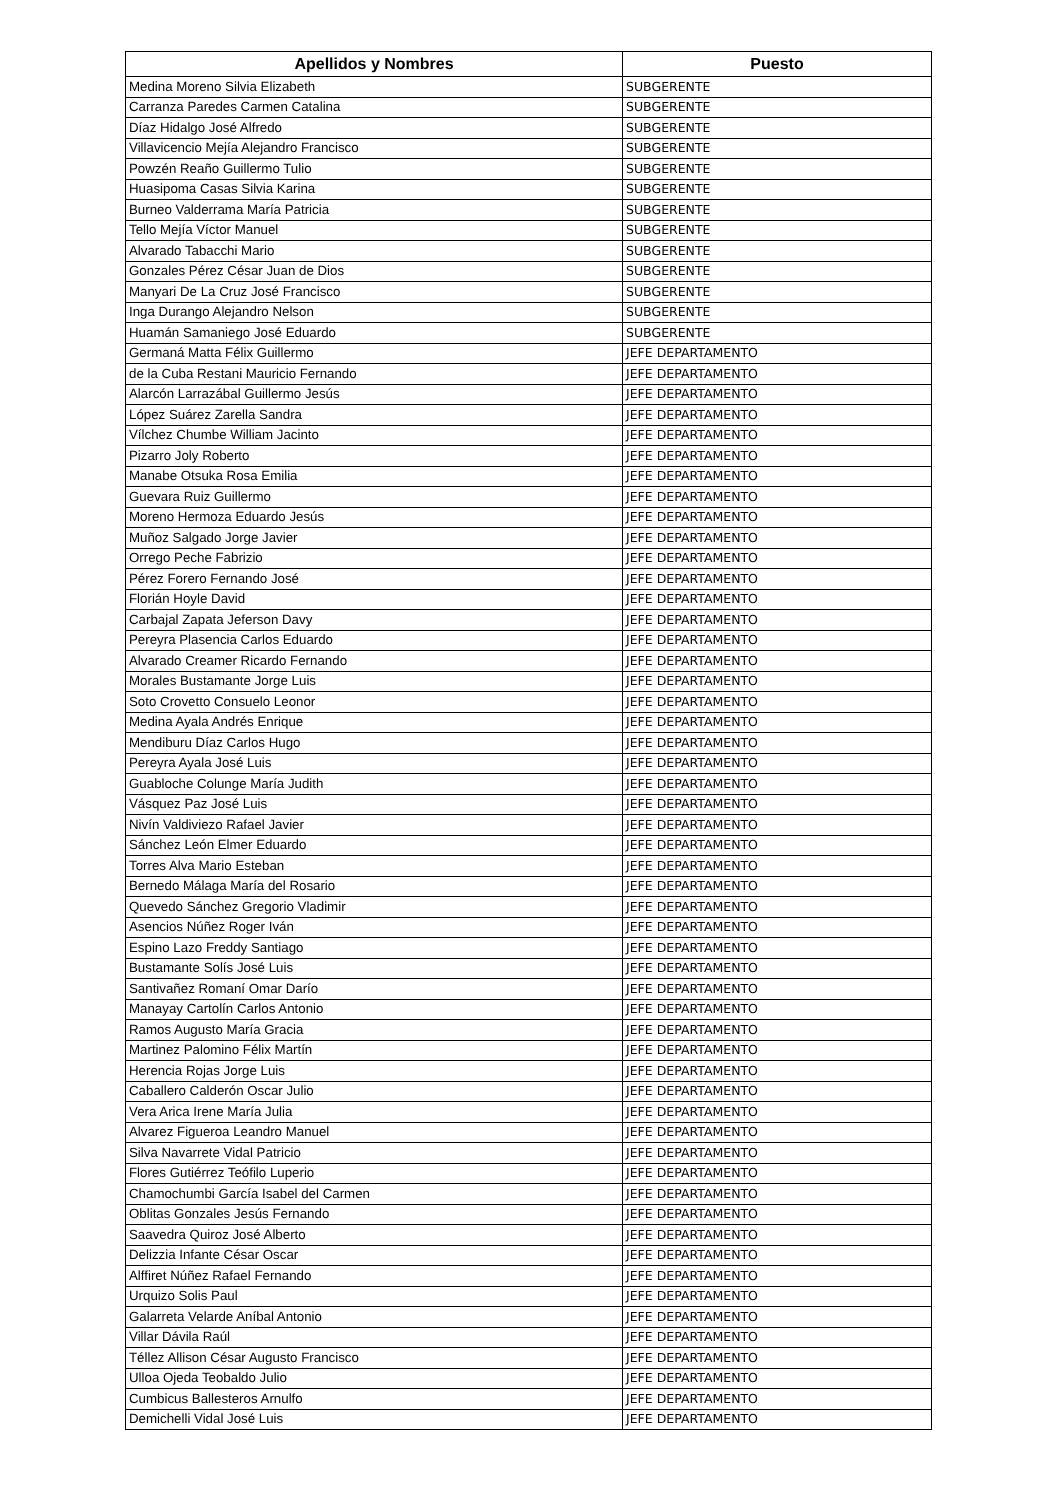| Apellidos y Nombres | Puesto |
| --- | --- |
| Medina Moreno Silvia Elizabeth | SUBGERENTE |
| Carranza Paredes Carmen Catalina | SUBGERENTE |
| Díaz Hidalgo José Alfredo | SUBGERENTE |
| Villavicencio Mejía Alejandro Francisco | SUBGERENTE |
| Powzén Reaño Guillermo Tulio | SUBGERENTE |
| Huasipoma Casas Silvia Karina | SUBGERENTE |
| Burneo Valderrama María Patricia | SUBGERENTE |
| Tello Mejía Víctor Manuel | SUBGERENTE |
| Alvarado Tabacchi Mario | SUBGERENTE |
| Gonzales Pérez César Juan de Dios | SUBGERENTE |
| Manyari De La Cruz José Francisco | SUBGERENTE |
| Inga Durango Alejandro Nelson | SUBGERENTE |
| Huamán Samaniego José Eduardo | SUBGERENTE |
| Germaná Matta Félix Guillermo | JEFE DEPARTAMENTO |
| de la Cuba Restani Mauricio Fernando | JEFE DEPARTAMENTO |
| Alarcón Larrazábal Guillermo Jesús | JEFE DEPARTAMENTO |
| López Suárez Zarella Sandra | JEFE DEPARTAMENTO |
| Vílchez Chumbe William Jacinto | JEFE DEPARTAMENTO |
| Pizarro Joly Roberto | JEFE DEPARTAMENTO |
| Manabe Otsuka Rosa Emilia | JEFE DEPARTAMENTO |
| Guevara Ruiz Guillermo | JEFE DEPARTAMENTO |
| Moreno Hermoza Eduardo Jesús | JEFE DEPARTAMENTO |
| Muñoz Salgado Jorge Javier | JEFE DEPARTAMENTO |
| Orrego Peche Fabrizio | JEFE DEPARTAMENTO |
| Pérez Forero Fernando José | JEFE DEPARTAMENTO |
| Florián Hoyle David | JEFE DEPARTAMENTO |
| Carbajal Zapata Jeferson Davy | JEFE DEPARTAMENTO |
| Pereyra Plasencia Carlos Eduardo | JEFE DEPARTAMENTO |
| Alvarado Creamer Ricardo Fernando | JEFE DEPARTAMENTO |
| Morales Bustamante Jorge Luis | JEFE DEPARTAMENTO |
| Soto Crovetto Consuelo Leonor | JEFE DEPARTAMENTO |
| Medina Ayala Andrés Enrique | JEFE DEPARTAMENTO |
| Mendiburu Díaz Carlos Hugo | JEFE DEPARTAMENTO |
| Pereyra Ayala José Luis | JEFE DEPARTAMENTO |
| Guabloche Colunge María Judith | JEFE DEPARTAMENTO |
| Vásquez Paz José Luis | JEFE DEPARTAMENTO |
| Nivín Valdiviezo Rafael Javier | JEFE DEPARTAMENTO |
| Sánchez León Elmer Eduardo | JEFE DEPARTAMENTO |
| Torres Alva Mario Esteban | JEFE DEPARTAMENTO |
| Bernedo Málaga María del Rosario | JEFE DEPARTAMENTO |
| Quevedo Sánchez Gregorio Vladimir | JEFE DEPARTAMENTO |
| Asencios Núñez Roger Iván | JEFE DEPARTAMENTO |
| Espino Lazo Freddy Santiago | JEFE DEPARTAMENTO |
| Bustamante Solís José Luis | JEFE DEPARTAMENTO |
| Santivañez Romaní Omar Darío | JEFE DEPARTAMENTO |
| Manayay Cartolín Carlos Antonio | JEFE DEPARTAMENTO |
| Ramos Augusto María Gracia | JEFE DEPARTAMENTO |
| Martinez Palomino Félix Martín | JEFE DEPARTAMENTO |
| Herencia Rojas Jorge Luis | JEFE DEPARTAMENTO |
| Caballero Calderón Oscar Julio | JEFE DEPARTAMENTO |
| Vera Arica Irene María Julia | JEFE DEPARTAMENTO |
| Alvarez Figueroa Leandro Manuel | JEFE DEPARTAMENTO |
| Silva Navarrete Vidal Patricio | JEFE DEPARTAMENTO |
| Flores Gutiérrez Teófilo Luperio | JEFE DEPARTAMENTO |
| Chamochumbi García Isabel del Carmen | JEFE DEPARTAMENTO |
| Oblitas Gonzales Jesús Fernando | JEFE DEPARTAMENTO |
| Saavedra Quiroz José Alberto | JEFE DEPARTAMENTO |
| Delizzia Infante César Oscar | JEFE DEPARTAMENTO |
| Alffiret Núñez Rafael Fernando | JEFE DEPARTAMENTO |
| Urquizo Solis Paul | JEFE DEPARTAMENTO |
| Galarreta Velarde Aníbal Antonio | JEFE DEPARTAMENTO |
| Villar Dávila Raúl | JEFE DEPARTAMENTO |
| Téllez Allison César Augusto Francisco | JEFE DEPARTAMENTO |
| Ulloa Ojeda Teobaldo Julio | JEFE DEPARTAMENTO |
| Cumbicus Ballesteros Arnulfo | JEFE DEPARTAMENTO |
| Demichelli Vidal José Luis | JEFE DEPARTAMENTO |